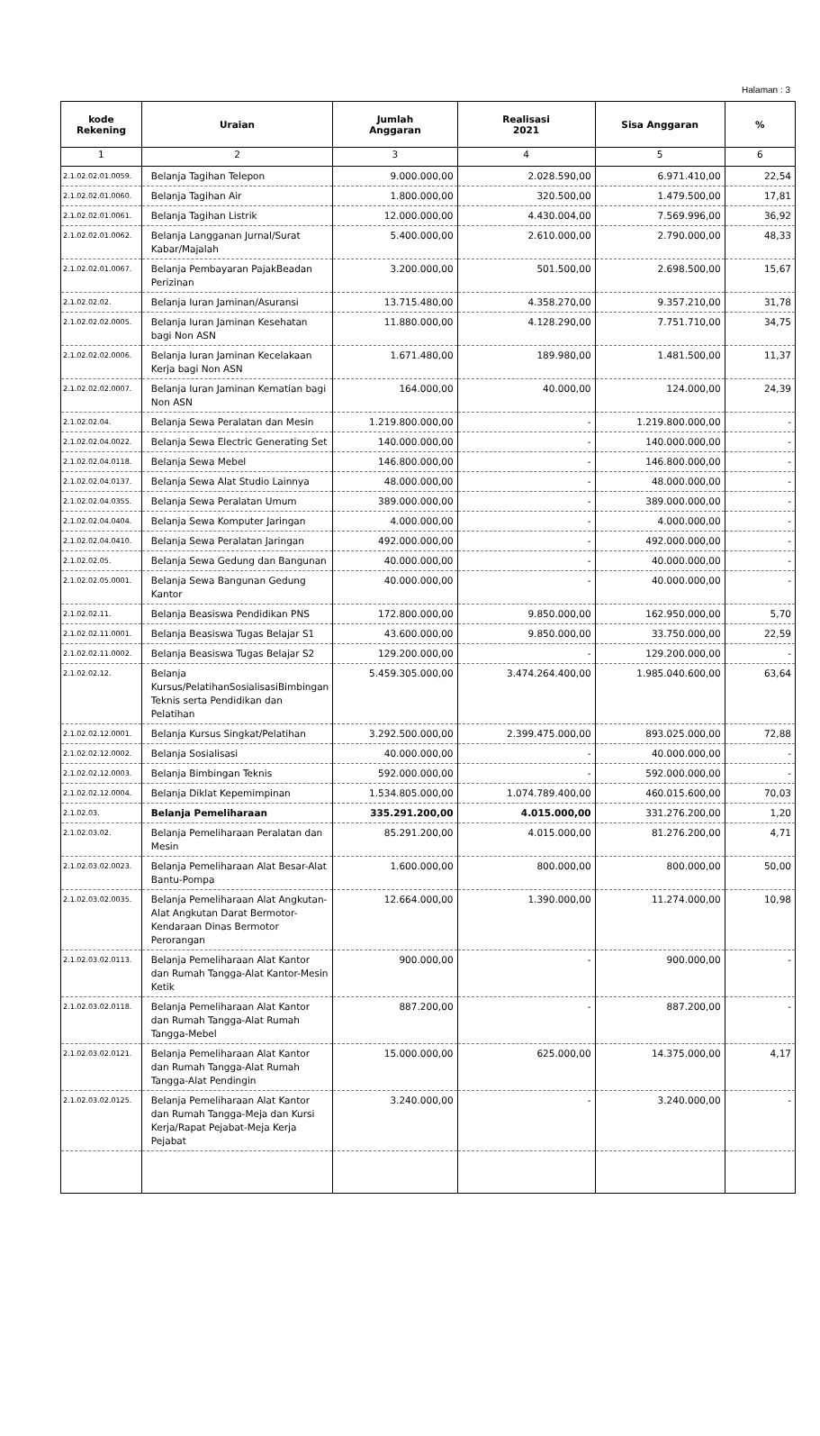Halaman : 3
| kode Rekening | Uraian | Jumlah Anggaran | Realisasi 2021 | Sisa Anggaran | % |
| --- | --- | --- | --- | --- | --- |
| 1 | 2 | 3 | 4 | 5 | 6 |
| 2.1.02.02.01.0059. | Belanja Tagihan Telepon | 9.000.000,00 | 2.028.590,00 | 6.971.410,00 | 22,54 |
| 2.1.02.02.01.0060. | Belanja Tagihan Air | 1.800.000,00 | 320.500,00 | 1.479.500,00 | 17,81 |
| 2.1.02.02.01.0061. | Belanja Tagihan Listrik | 12.000.000,00 | 4.430.004,00 | 7.569.996,00 | 36,92 |
| 2.1.02.02.01.0062. | Belanja Langganan Jurnal/Surat Kabar/Majalah | 5.400.000,00 | 2.610.000,00 | 2.790.000,00 | 48,33 |
| 2.1.02.02.01.0067. | Belanja Pembayaran PajakBeadan Perizinan | 3.200.000,00 | 501.500,00 | 2.698.500,00 | 15,67 |
| 2.1.02.02.02. | Belanja Iuran Jaminan/Asuransi | 13.715.480,00 | 4.358.270,00 | 9.357.210,00 | 31,78 |
| 2.1.02.02.02.0005. | Belanja Iuran Jaminan Kesehatan bagi Non ASN | 11.880.000,00 | 4.128.290,00 | 7.751.710,00 | 34,75 |
| 2.1.02.02.02.0006. | Belanja Iuran Jaminan Kecelakaan Kerja bagi Non ASN | 1.671.480,00 | 189.980,00 | 1.481.500,00 | 11,37 |
| 2.1.02.02.02.0007. | Belanja Iuran Jaminan Kematian bagi Non ASN | 164.000,00 | 40.000,00 | 124.000,00 | 24,39 |
| 2.1.02.02.04. | Belanja Sewa Peralatan dan Mesin | 1.219.800.000,00 | - | 1.219.800.000,00 | - |
| 2.1.02.02.04.0022. | Belanja Sewa Electric Generating Set | 140.000.000,00 | - | 140.000.000,00 | - |
| 2.1.02.02.04.0118. | Belanja Sewa Mebel | 146.800.000,00 | - | 146.800.000,00 | - |
| 2.1.02.02.04.0137. | Belanja Sewa Alat Studio Lainnya | 48.000.000,00 | - | 48.000.000,00 | - |
| 2.1.02.02.04.0355. | Belanja Sewa Peralatan Umum | 389.000.000,00 | - | 389.000.000,00 | - |
| 2.1.02.02.04.0404. | Belanja Sewa Komputer Jaringan | 4.000.000,00 | - | 4.000.000,00 | - |
| 2.1.02.02.04.0410. | Belanja Sewa Peralatan Jaringan | 492.000.000,00 | - | 492.000.000,00 | - |
| 2.1.02.02.05. | Belanja Sewa Gedung dan Bangunan | 40.000.000,00 | - | 40.000.000,00 | - |
| 2.1.02.02.05.0001. | Belanja Sewa Bangunan Gedung Kantor | 40.000.000,00 | - | 40.000.000,00 | - |
| 2.1.02.02.11. | Belanja Beasiswa Pendidikan PNS | 172.800.000,00 | 9.850.000,00 | 162.950.000,00 | 5,70 |
| 2.1.02.02.11.0001. | Belanja Beasiswa Tugas Belajar S1 | 43.600.000,00 | 9.850.000,00 | 33.750.000,00 | 22,59 |
| 2.1.02.02.11.0002. | Belanja Beasiswa Tugas Belajar S2 | 129.200.000,00 | - | 129.200.000,00 | - |
| 2.1.02.02.12. | Belanja Kursus/PelatihanSosialisasiBimbingan Teknis serta Pendidikan dan Pelatihan | 5.459.305.000,00 | 3.474.264.400,00 | 1.985.040.600,00 | 63,64 |
| 2.1.02.02.12.0001. | Belanja Kursus Singkat/Pelatihan | 3.292.500.000,00 | 2.399.475.000,00 | 893.025.000,00 | 72,88 |
| 2.1.02.02.12.0002. | Belanja Sosialisasi | 40.000.000,00 | - | 40.000.000,00 | - |
| 2.1.02.02.12.0003. | Belanja Bimbingan Teknis | 592.000.000,00 | - | 592.000.000,00 | - |
| 2.1.02.02.12.0004. | Belanja Diklat Kepemimpinan | 1.534.805.000,00 | 1.074.789.400,00 | 460.015.600,00 | 70,03 |
| 2.1.02.03. | Belanja Pemeliharaan | 335.291.200,00 | 4.015.000,00 | 331.276.200,00 | 1,20 |
| 2.1.02.03.02. | Belanja Pemeliharaan Peralatan dan Mesin | 85.291.200,00 | 4.015.000,00 | 81.276.200,00 | 4,71 |
| 2.1.02.03.02.0023. | Belanja Pemeliharaan Alat Besar-Alat Bantu-Pompa | 1.600.000,00 | 800.000,00 | 800.000,00 | 50,00 |
| 2.1.02.03.02.0035. | Belanja Pemeliharaan Alat Angkutan-Alat Angkutan Darat Bermotor-Kendaraan Dinas Bermotor Perorangan | 12.664.000,00 | 1.390.000,00 | 11.274.000,00 | 10,98 |
| 2.1.02.03.02.0113. | Belanja Pemeliharaan Alat Kantor dan Rumah Tangga-Alat Kantor-Mesin Ketik | 900.000,00 | - | 900.000,00 | - |
| 2.1.02.03.02.0118. | Belanja Pemeliharaan Alat Kantor dan Rumah Tangga-Alat Rumah Tangga-Mebel | 887.200,00 | - | 887.200,00 | - |
| 2.1.02.03.02.0121. | Belanja Pemeliharaan Alat Kantor dan Rumah Tangga-Alat Rumah Tangga-Alat Pendingin | 15.000.000,00 | 625.000,00 | 14.375.000,00 | 4,17 |
| 2.1.02.03.02.0125. | Belanja Pemeliharaan Alat Kantor dan Rumah Tangga-Meja dan Kursi Kerja/Rapat Pejabat-Meja Kerja Pejabat | 3.240.000,00 | - | 3.240.000,00 | - |